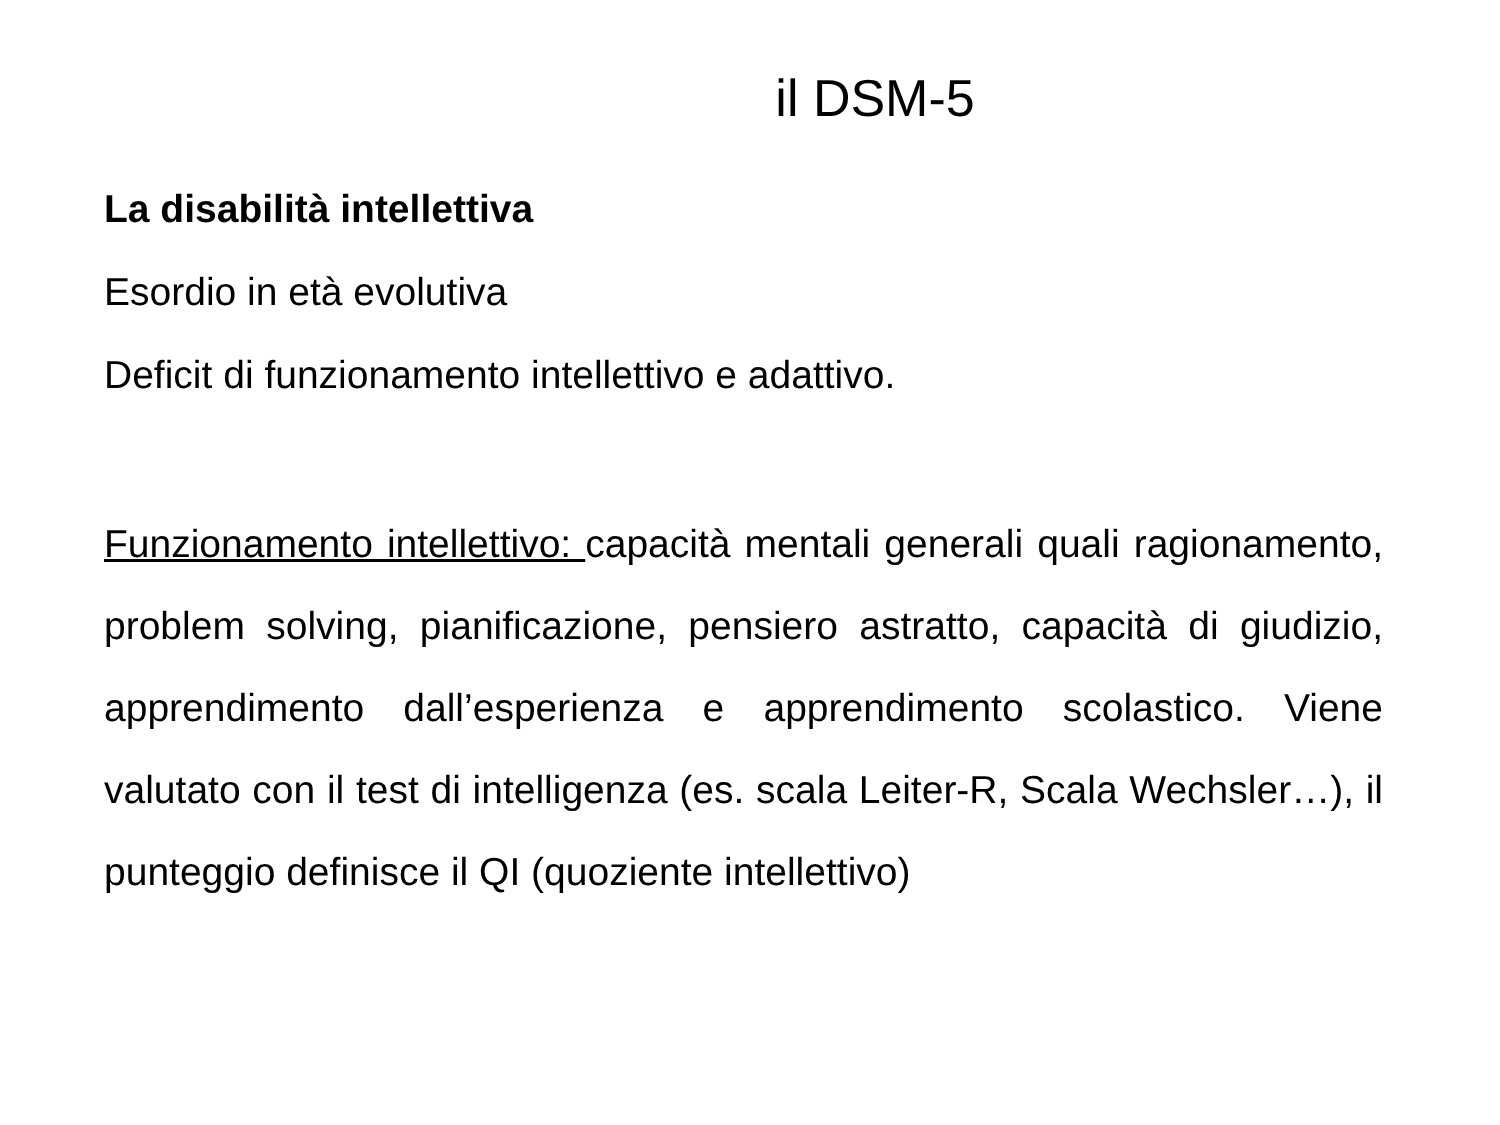il DSM-5
La disabilità intellettiva
Esordio in età evolutiva
Deficit di funzionamento intellettivo e adattivo.
Funzionamento intellettivo: capacità mentali generali quali ragionamento, problem solving, pianificazione, pensiero astratto, capacità di giudizio, apprendimento dall’esperienza e apprendimento scolastico. Viene valutato con il test di intelligenza (es. scala Leiter-R, Scala Wechsler…), il punteggio definisce il QI (quoziente intellettivo)